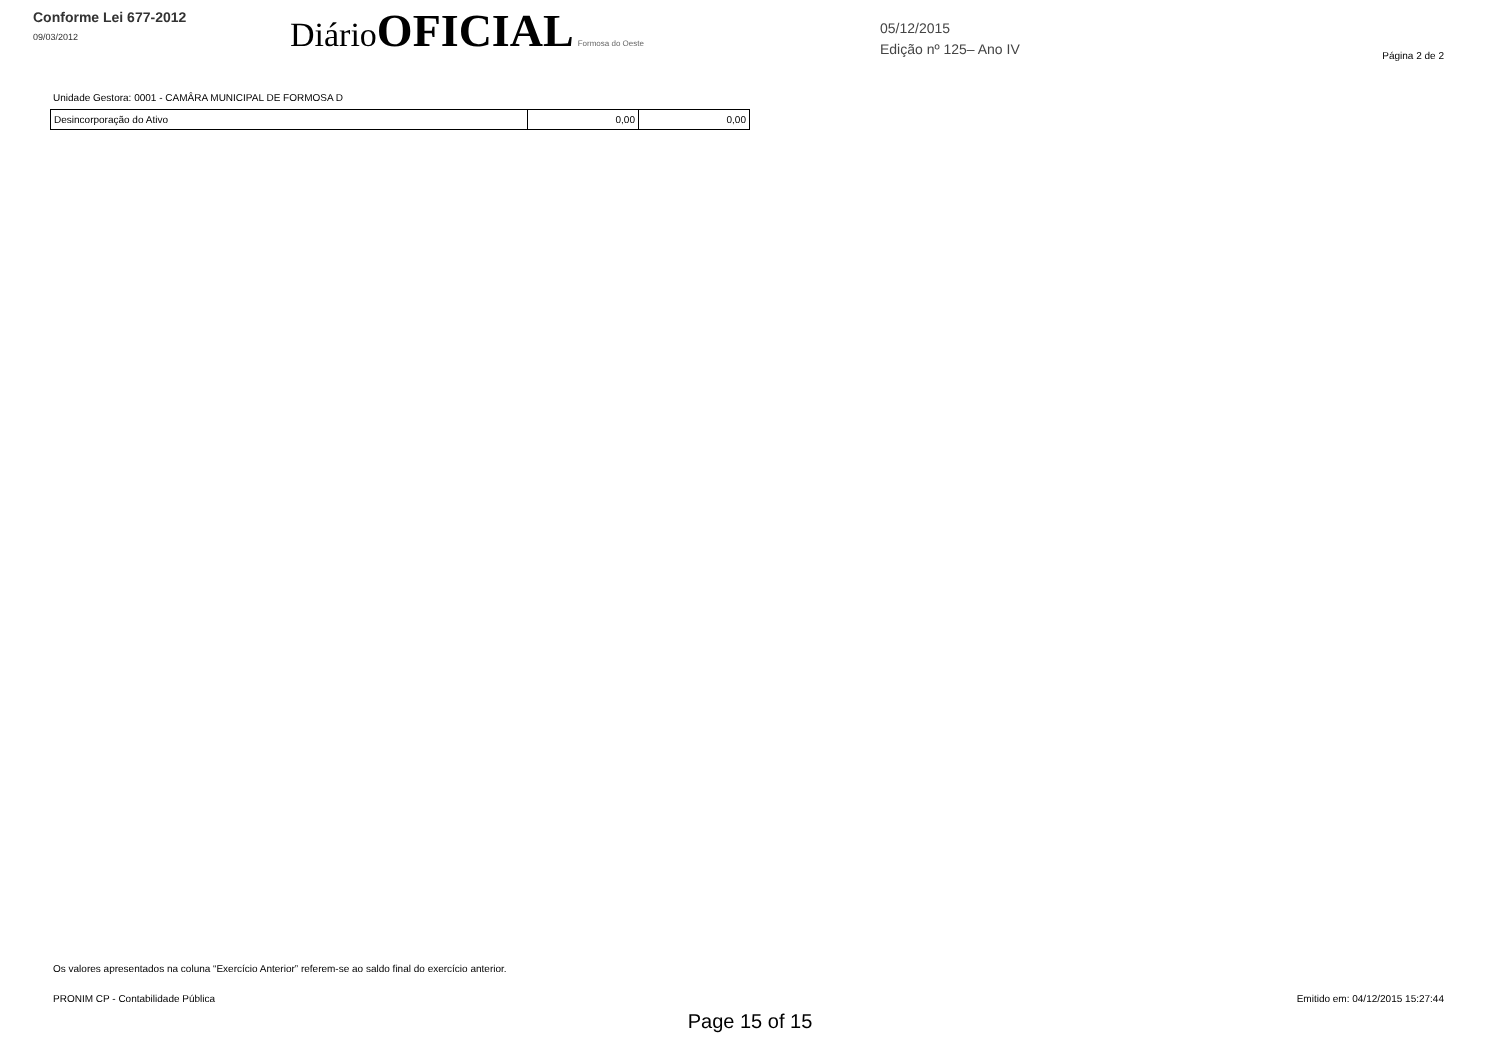Conforme Lei 677-2012
09/03/2012
Diário OFICIAL Formosa do Oeste
05/12/2015
Edição nº 125– Ano IV
Página 2 de 2
Unidade Gestora: 0001 - CAMÂRA MUNICIPAL DE FORMOSA D
| Desincorporação do Ativo | 0,00 | 0,00 |
Os valores apresentados na coluna “Exercício Anterior” referem-se ao saldo final do exercício anterior.
PRONIM CP - Contabilidade Pública Emitido em: 04/12/2015 15:27:44
Page 15 of 15